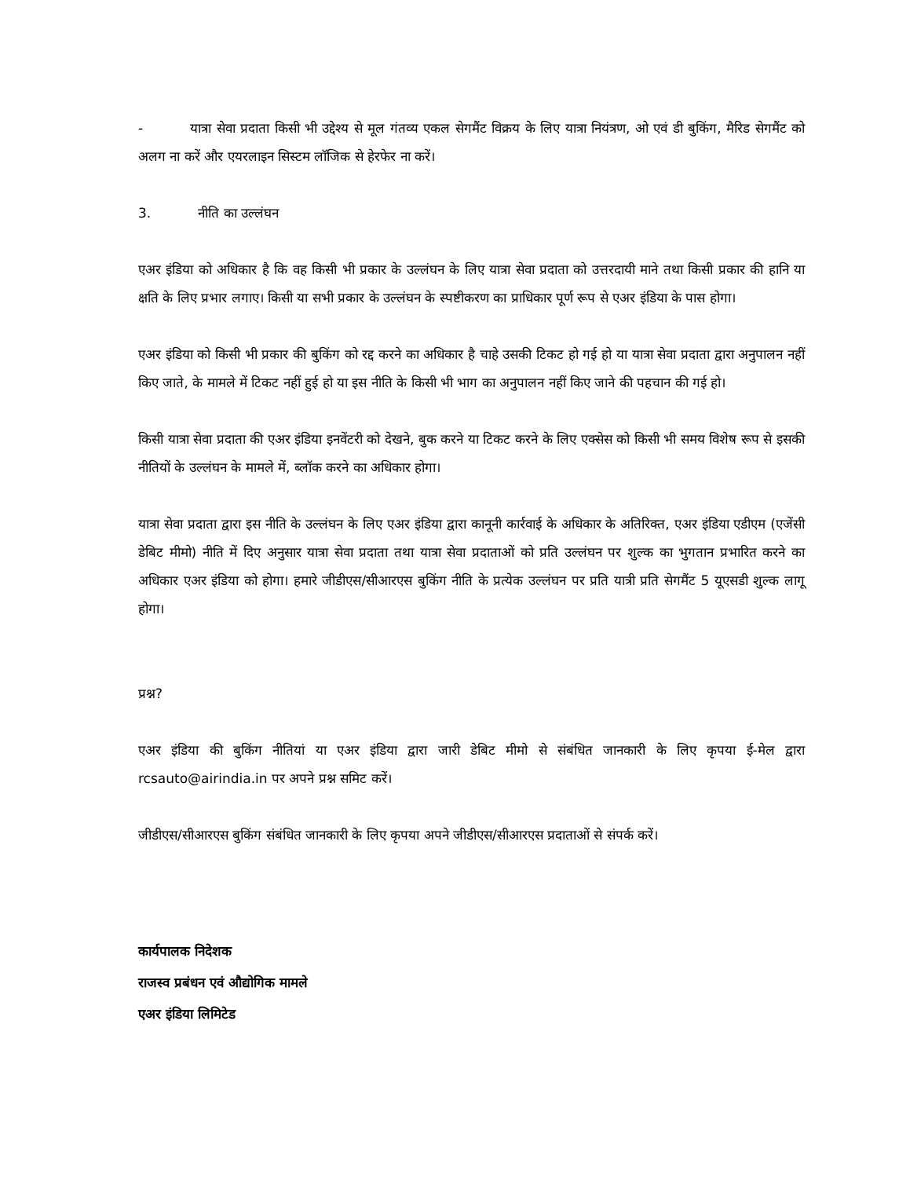- यात्रा सेवा प्रदाता किसी भी उद्देश्य से मूल गंतव्य एकल सेगमैंट विक्रय के लिए यात्रा नियंत्रण, ओ एवं डी बुकिंग, मैरिड सेगमैंट को अलग ना करें और एयरलाइन सिस्टम लॉजिक से हेरफेर ना करें।
3. नीति का उल्लंघन
एअर इंडिया को अधिकार है कि वह किसी भी प्रकार के उल्लंघन के लिए यात्रा सेवा प्रदाता को उत्तरदायी माने तथा किसी प्रकार की हानि या क्षति के लिए प्रभार लगाए। किसी या सभी प्रकार के उल्लंघन के स्पष्टीकरण का प्राधिकार पूर्ण रूप से एअर इंडिया के पास होगा।
एअर इंडिया को किसी भी प्रकार की बुकिंग को रद्द करने का अधिकार है चाहे उसकी टिकट हो गई हो या यात्रा सेवा प्रदाता द्वारा अनुपालन नहीं किए जाते, के मामले में टिकट नहीं हुई हो या इस नीति के किसी भी भाग का अनुपालन नहीं किए जाने की पहचान की गई हो।
किसी यात्रा सेवा प्रदाता की एअर इंडिया इनवेंटरी को देखने, बुक करने या टिकट करने के लिए एक्सेस को किसी भी समय विशेष रूप से इसकी नीतियों के उल्लंघन के मामले में, ब्लॉक करने का अधिकार होगा।
यात्रा सेवा प्रदाता द्वारा इस नीति के उल्लंघन के लिए एअर इंडिया द्वारा कानूनी कार्रवाई के अधिकार के अतिरिक्त, एअर इंडिया एडीएम (एजेंसी डेबिट मीमो) नीति में दिए अनुसार यात्रा सेवा प्रदाता तथा यात्रा सेवा प्रदाताओं को प्रति उल्लंघन पर शुल्क का भुगतान प्रभारित करने का अधिकार एअर इंडिया को होगा। हमारे जीडीएस/सीआरएस बुकिंग नीति के प्रत्येक उल्लंघन पर प्रति यात्री प्रति सेगमैंट 5 यूएसडी शुल्क लागू होगा।
प्रश्न?
एअर इंडिया की बुकिंग नीतियां या एअर इंडिया द्वारा जारी डेबिट मीमो से संबंधित जानकारी के लिए कृपया ई-मेल द्वारा rcsauto@airindia.in पर अपने प्रश्न समिट करें।
जीडीएस/सीआरएस बुकिंग संबंधित जानकारी के लिए कृपया अपने जीडीएस/सीआरएस प्रदाताओं से संपर्क करें।
कार्यपालक निदेशक
राजस्व प्रबंधन एवं औद्योगिक मामले
एअर इंडिया लिमिटेड